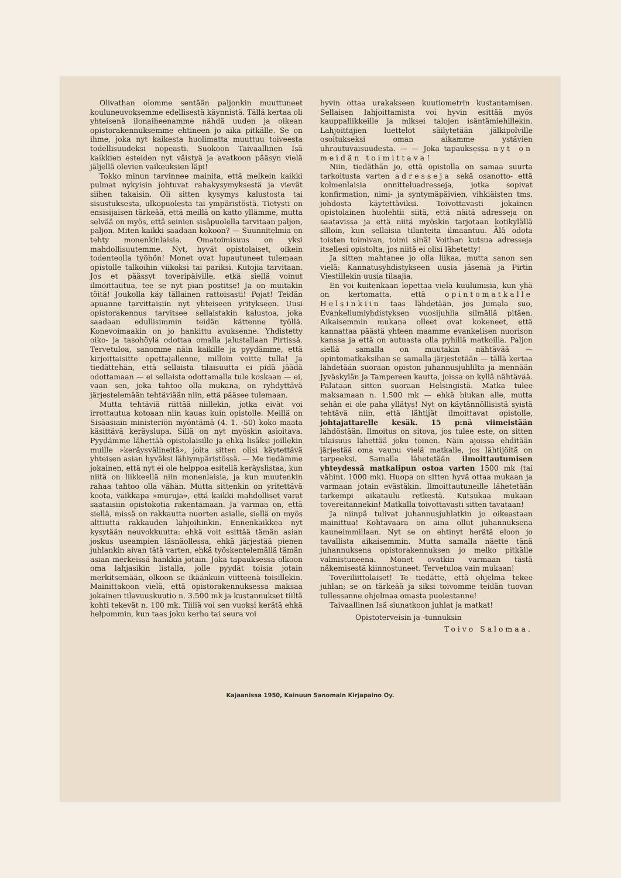Olivathan olomme sentään paljonkin muuttuneet kouluneuvoksemme edellisestä käynnistä. Tällä kertaa oli yhteisenä ilonaiheenamme nähdä uuden ja oikean opistorakennuksemme ehtineen jo aika pitkälle. Se on ihme, joka nyt kaikesta huolimatta muuttuu toiveesta todellisuudeksi nopeasti. Suokoon Taivaallinen Isä kaikkien esteiden nyt väistyä ja avatkoon pääsyn vielä jäljellä olevien vaikeuksien läpi!
Tokko minun tarvinnee mainita, että melkein kaikki pulmat nykyisin johtuvat rahakysymyksestä ja vievät siihen takaisin. Oli sitten kysymys kalustosta tai sisustuksesta, ulkopuolesta tai ympäristöstä. Tietysti on ensisijaisen tärkeää, että meillä on katto yllämme, mutta selvää on myös, että seinien sisäpuolella tarvitaan paljon, paljon. Miten kaikki saadaan kokoon? — Suunnitelmia on tehty monenkinlaisia. Omatoimisuus on yksi mahdollisuutemme. Nyt, hyvät opistolaiset, oikein todenteolla työhön! Monet ovat lupautuneet tulemaan opistolle talkoihin viikoksi tai pariksi. Kutojia tarvitaan. Jos et päässyt toveripäiville, etkä siellä voinut ilmoittautua, tee se nyt pian postitse! Ja on muitakin töitä! Joukolla käy tällainen rattoisasti! Pojat! Teidän apuanne tarvittaisiin nyt yhteiseen yritykseen. Uusi opistorakennus tarvitsee sellaistakin kalustoa, joka saadaan edullisimmin teidän kättenne työllä. Konevoimaakin on jo hankittu avuksenne. Yhdistetty oiko- ja tasohöylä odottaa omalla jalustallaan Pirtissä. Tervetuloa, sanomme näin kaikille ja pyydämme, että kirjoittaisitte opettajallenne, milloin voitte tulla! Ja tiedättehän, että sellaista tilaisuutta ei pidä jäädä odottamaan — ei sellaista odottamalla tule koskaan — ei, vaan sen, joka tahtoo olla mukana, on ryhdyttävä järjestelemään tehtäviään niin, että pääsee tulemaan.
Mutta tehtäviä riittää niillekin, jotka eivät voi irrottautua kotoaan niin kauas kuin opistolle. Meillä on Sisäasiain ministeriön myöntämä (4. 1. -50) koko maata käsittävä keräyslupa. Sillä on nyt myöskin asioitava. Pyydämme lähettää opistolaisille ja ehkä lisäksi joillekin muille »keräysvälineitä», joita sitten olisi käytettävä yhteisen asian hyväksi lähiympäristössä. — Me tiedämme jokainen, että nyt ei ole helppoa esitellä keräyslistaa, kun niitä on liikkeellä niin monenlaisia, ja kun muutenkin rahaa tahtoo olla vähän. Mutta sittenkin on yritettävä koota, vaikkapa »muruja», että kaikki mahdolliset varat saataisiin opistokotia rakentamaan. Ja varmaa on, että siellä, missä on rakkautta nuorten asialle, siellä on myös alttiutta rakkauden lahjoihinkin. Ennenkaikkea nyt kysytään neuvokkuutta: ehkä voit esittää tämän asian joskus useampien läsnäollessa, ehkä järjestää pienen juhlankin aivan tätä varten, ehkä työskentelemällä tämän asian merkeissä hankkia jotain. Joka tapauksessa olkoon oma lahjasikin listalla, jolle pyydät toisia jotain merkitsemään, olkoon se ikäänkuin viitteenä toisillekin. Mainittakoon vielä, että opistorakennuksessa maksaa jokainen tilavuuskuutio n. 3.500 mk ja kustannukset tiiltä kohti tekevät n. 100 mk. Tiiliä voi sen vuoksi kerätä ehkä helpommin, kun taas joku kerho tai seura voi
hyvin ottaa urakakseen kuutiometrin kustantamisen. Sellaisen lahjoittamista voi hyvin esittää myös kauppaliikkeille ja miksei talojen isäntämiehillekin. Lahjoittajien luettelot säilytetään jälkipolville osoitukseksi oman aikamme ystävien uhrautuvaisuudesta. — — Joka tapauksessa nyt on meidän toimittava!
Niin, tiedäthän jo, että opistolla on samaa suurta tarkoitusta varten adresseja sekä osanotto- että kolmenlaisia onnitteluadresseja, jotka sopivat konfirmation, nimi- ja syntymäpäivien, vihkiäisten tms. johdosta käytettäviksi. Toivottavasti jokainen opistolainen huolehtii siitä, että näitä adresseja on saatavissa ja että niitä myöskin tarjotaan kotikylällä silloin, kun sellaisia tilanteita ilmaantuu. Älä odota toisten toimivan, toimi sinä! Voithan kutsua adresseja itsellesi opistolta, jos niitä ei olisi lähetetty!
Ja sitten mahtanee jo olla liikaa, mutta sanon sen vielä: Kannatusyhdistykseen uusia jäseniä ja Pirtin Viestillekin uusia tilaajia.
En voi kuitenkaan lopettaa vielä kuulumisia, kun yhä on kertomatta, että opintomatkalle Helsinkiin taas lähdetään, jos Jumala suo, Evankeliumiyhdistyksen vuosijuhlia silmällä pitäen. Aikaisemmin mukana olleet ovat kokeneet, että kannattaa päästä yhteen maamme evankelisen nuorison kanssa ja että on autuasta olla pyhillä matkoilla. Paljon siellä samalla on muutakin nähtävää — opintomatkaksihan se samalla järjestetään — tällä kertaa lähdetään suoraan opiston juhannusjuhlilta ja mennään Jyväskylän ja Tampereen kautta, joissa on kyllä nähtävää. Palataan sitten suoraan Helsingistä. Matka tulee maksamaan n. 1.500 mk — ehkä hiukan alle, mutta sehän ei ole paha yllätys! Nyt on käytännöllisistä syistä tehtävä niin, että lähtijät ilmoittavat opistolle, johtajattarelle kesäk. 15 p:nä viimeistään lähdöstään. Ilmoitus on sitova, jos tulee este, on sitten tilaisuus lähettää joku toinen. Näin ajoissa ehditään järjestää oma vaunu vielä matkalle, jos lähtijöitä on tarpeeksi. Samalla lähetetään ilmoittautumisen yhteydessä matkalipun ostoa varten 1500 mk (tai vähint. 1000 mk). Huopa on sitten hyvä ottaa mukaan ja varmaan jotain evästäkin. Ilmoittautuneille lähetetään tarkempi aikataulu retkestä. Kutsukaa mukaan tovereitannekin! Matkalla toivottavasti sitten tavataan!
Ja niinpä tulivat juhannusjuhlatkin jo oikeastaan mainittua! Kohtavaara on aina ollut juhannuksena kauneimmillaan. Nyt se on ehtinyt herätä eloon jo tavallista aikaisemmin. Mutta samalla näette tänä juhannuksena opistorakennuksen jo melko pitkälle valmistuneena. Monet ovatkin varmaan tästä näkemisestä kiinnostuneet. Tervetuloa vain mukaan!
Toveriliittolaiset! Te tiedätte, että ohjelma tekee juhlan; se on tärkeää ja siksi toivomme teidän tuovan tullessanne ohjelmaa omasta puolestanne!
Taivaallinen Isä siunatkoon juhlat ja matkat!
Opistoterveisin ja -tunnuksin
Toivo Salomaa.
Kajaanissa 1950, Kainuun Sanomain Kirjapaino Oy.